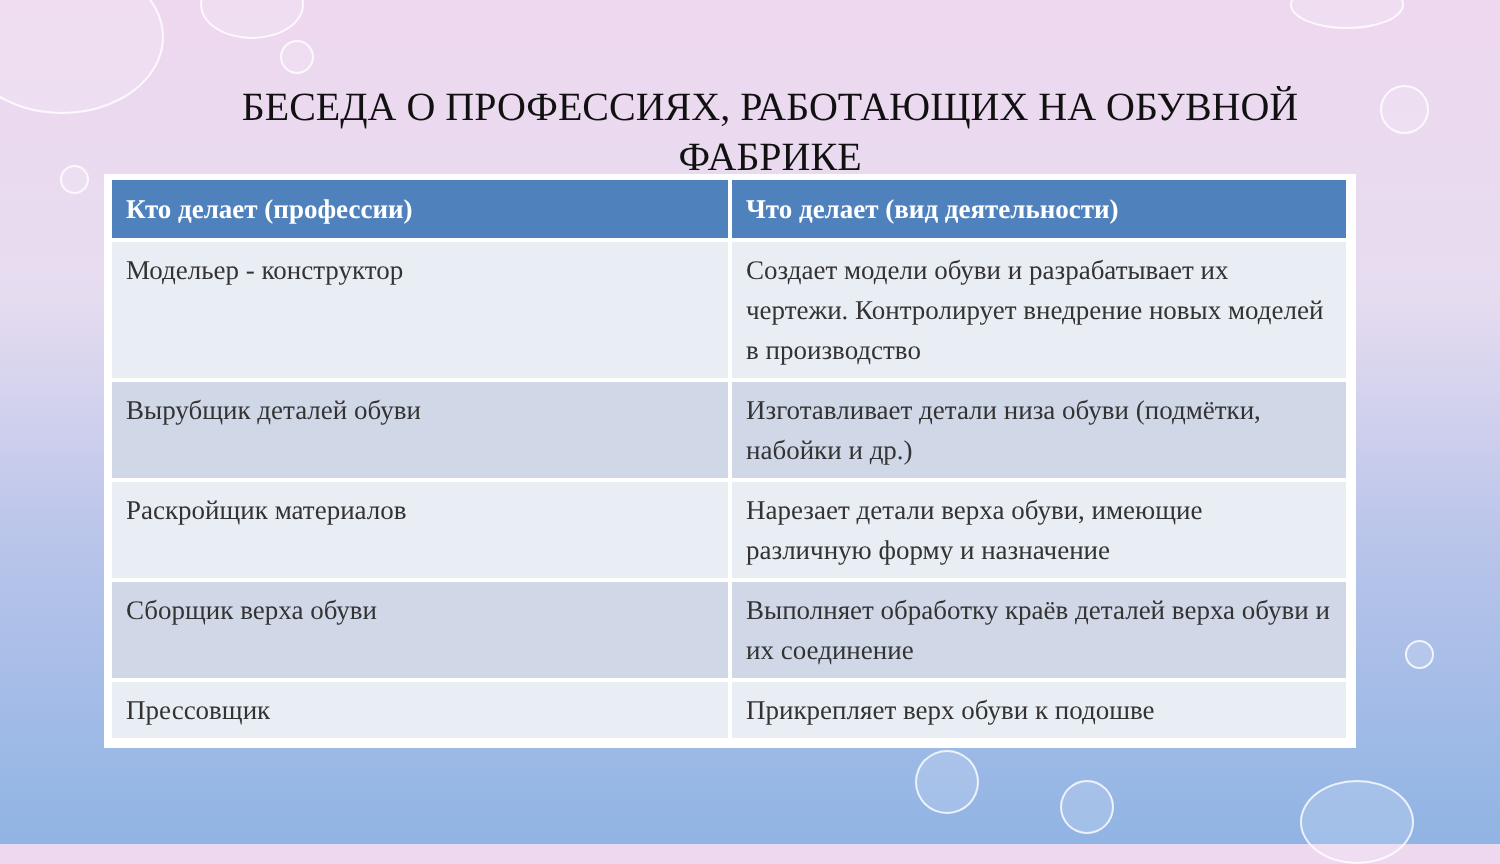БЕСЕДА О ПРОФЕССИЯХ, РАБОТАЮЩИХ НА ОБУВНОЙ
ФАБРИКЕ
| Кто делает (профессии) | Что делает (вид деятельности) |
| --- | --- |
| Модельер - конструктор | Создает модели обуви и разрабатывает их чертежи. Контролирует внедрение новых моделей в производство |
| Вырубщик деталей обуви | Изготавливает детали низа обуви (подмётки, набойки и др.) |
| Раскройщик материалов | Нарезает детали верха обуви, имеющие различную форму и назначение |
| Сборщик верха обуви | Выполняет обработку краёв деталей верха обуви и их соединение |
| Прессовщик | Прикрепляет верх обуви к подошве |